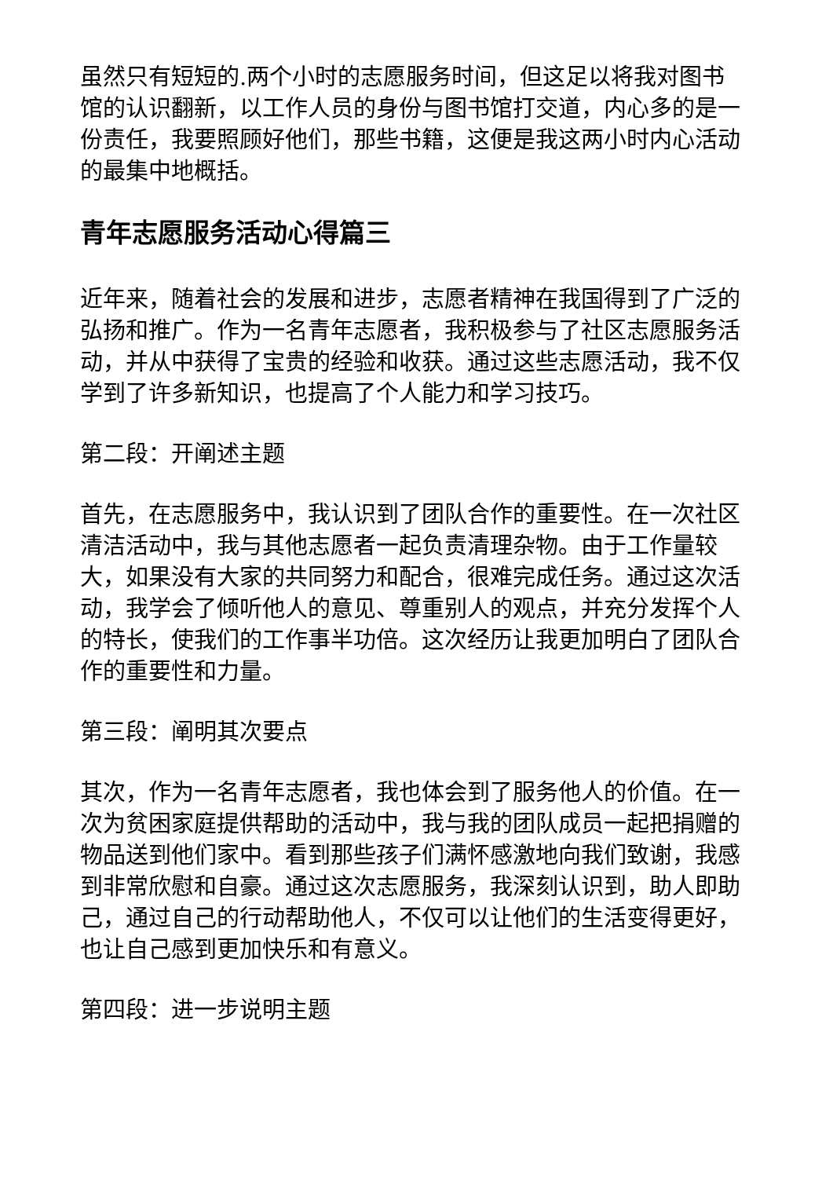虽然只有短短的.两个小时的志愿服务时间，但这足以将我对图书馆的认识翻新，以工作人员的身份与图书馆打交道，内心多的是一份责任，我要照顾好他们，那些书籍，这便是我这两小时内心活动的最集中地概括。
青年志愿服务活动心得篇三
近年来，随着社会的发展和进步，志愿者精神在我国得到了广泛的弘扬和推广。作为一名青年志愿者，我积极参与了社区志愿服务活动，并从中获得了宝贵的经验和收获。通过这些志愿活动，我不仅学到了许多新知识，也提高了个人能力和学习技巧。
第二段：开阐述主题
首先，在志愿服务中，我认识到了团队合作的重要性。在一次社区清洁活动中，我与其他志愿者一起负责清理杂物。由于工作量较大，如果没有大家的共同努力和配合，很难完成任务。通过这次活动，我学会了倾听他人的意见、尊重别人的观点，并充分发挥个人的特长，使我们的工作事半功倍。这次经历让我更加明白了团队合作的重要性和力量。
第三段：阐明其次要点
其次，作为一名青年志愿者，我也体会到了服务他人的价值。在一次为贫困家庭提供帮助的活动中，我与我的团队成员一起把捐赠的物品送到他们家中。看到那些孩子们满怀感激地向我们致谢，我感到非常欣慰和自豪。通过这次志愿服务，我深刻认识到，助人即助己，通过自己的行动帮助他人，不仅可以让他们的生活变得更好，也让自己感到更加快乐和有意义。
第四段：进一步说明主题